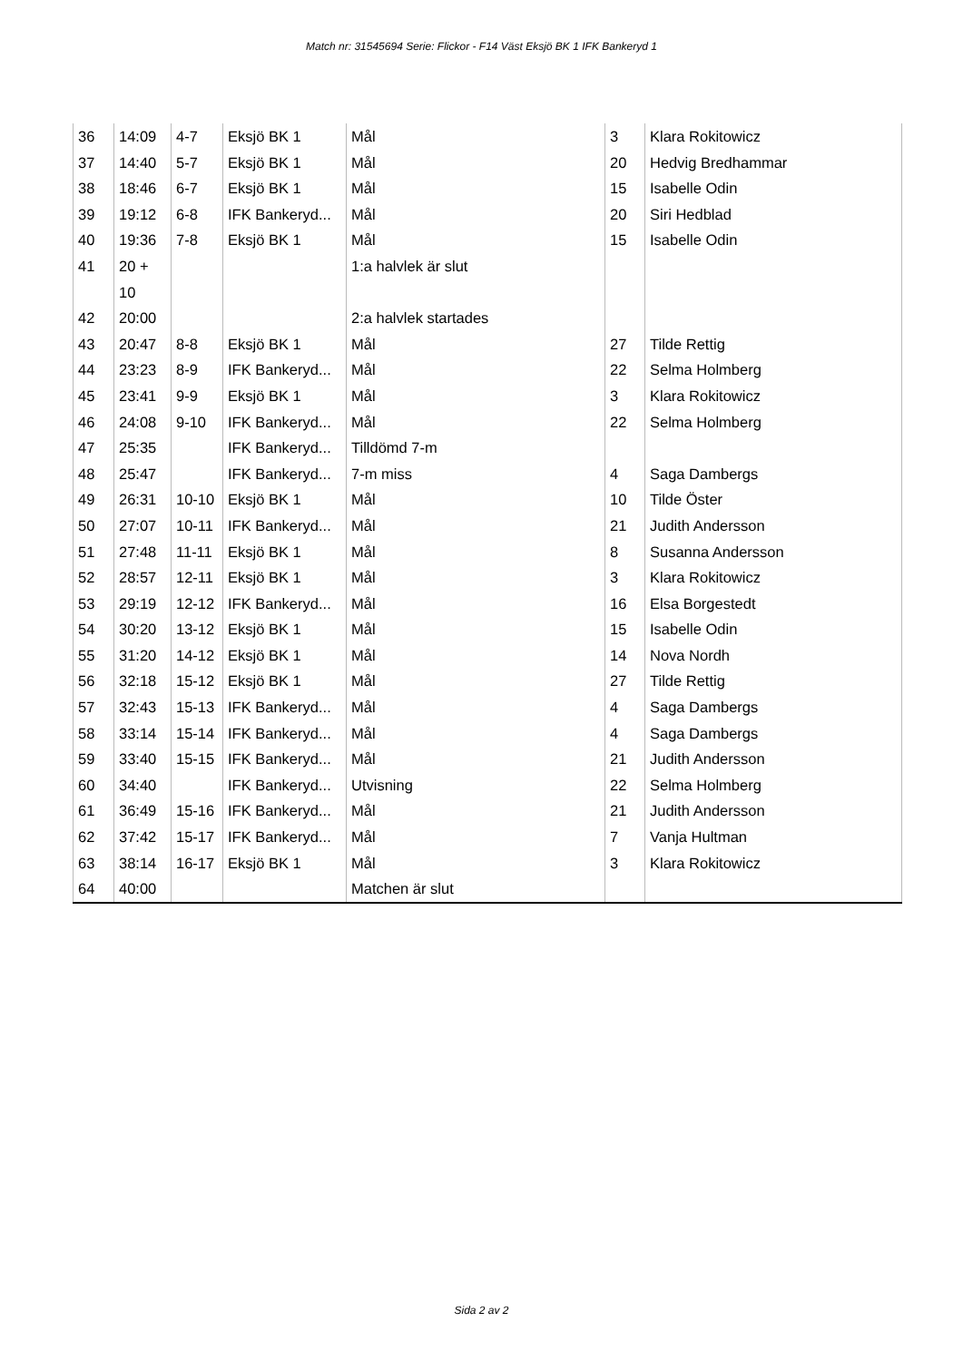Match nr: 31545694 Serie: Flickor - F14 Väst Eksjö BK 1 IFK Bankeryd 1
| 36 | 14:09 | 4-7 | Eksjö BK 1 | Mål | 3 | Klara Rokitowicz |
| 37 | 14:40 | 5-7 | Eksjö BK 1 | Mål | 20 | Hedvig Bredhammar |
| 38 | 18:46 | 6-7 | Eksjö BK 1 | Mål | 15 | Isabelle Odin |
| 39 | 19:12 | 6-8 | IFK Bankeryd... | Mål | 20 | Siri Hedblad |
| 40 | 19:36 | 7-8 | Eksjö BK 1 | Mål | 15 | Isabelle Odin |
| 41 | 20 + 10 | | | 1:a halvlek är slut | | |
| 42 | 20:00 | | | 2:a halvlek startades | | |
| 43 | 20:47 | 8-8 | Eksjö BK 1 | Mål | 27 | Tilde Rettig |
| 44 | 23:23 | 8-9 | IFK Bankeryd... | Mål | 22 | Selma Holmberg |
| 45 | 23:41 | 9-9 | Eksjö BK 1 | Mål | 3 | Klara Rokitowicz |
| 46 | 24:08 | 9-10 | IFK Bankeryd... | Mål | 22 | Selma Holmberg |
| 47 | 25:35 | | IFK Bankeryd... | Tilldömd 7-m | | |
| 48 | 25:47 | | IFK Bankeryd... | 7-m miss | 4 | Saga Dambergs |
| 49 | 26:31 | 10-10 | Eksjö BK 1 | Mål | 10 | Tilde Öster |
| 50 | 27:07 | 10-11 | IFK Bankeryd... | Mål | 21 | Judith Andersson |
| 51 | 27:48 | 11-11 | Eksjö BK 1 | Mål | 8 | Susanna Andersson |
| 52 | 28:57 | 12-11 | Eksjö BK 1 | Mål | 3 | Klara Rokitowicz |
| 53 | 29:19 | 12-12 | IFK Bankeryd... | Mål | 16 | Elsa Borgestedt |
| 54 | 30:20 | 13-12 | Eksjö BK 1 | Mål | 15 | Isabelle Odin |
| 55 | 31:20 | 14-12 | Eksjö BK 1 | Mål | 14 | Nova Nordh |
| 56 | 32:18 | 15-12 | Eksjö BK 1 | Mål | 27 | Tilde Rettig |
| 57 | 32:43 | 15-13 | IFK Bankeryd... | Mål | 4 | Saga Dambergs |
| 58 | 33:14 | 15-14 | IFK Bankeryd... | Mål | 4 | Saga Dambergs |
| 59 | 33:40 | 15-15 | IFK Bankeryd... | Mål | 21 | Judith Andersson |
| 60 | 34:40 | | IFK Bankeryd... | Utvisning | 22 | Selma Holmberg |
| 61 | 36:49 | 15-16 | IFK Bankeryd... | Mål | 21 | Judith Andersson |
| 62 | 37:42 | 15-17 | IFK Bankeryd... | Mål | 7 | Vanja Hultman |
| 63 | 38:14 | 16-17 | Eksjö BK 1 | Mål | 3 | Klara Rokitowicz |
| 64 | 40:00 | | | Matchen är slut | | |
Sida 2 av 2